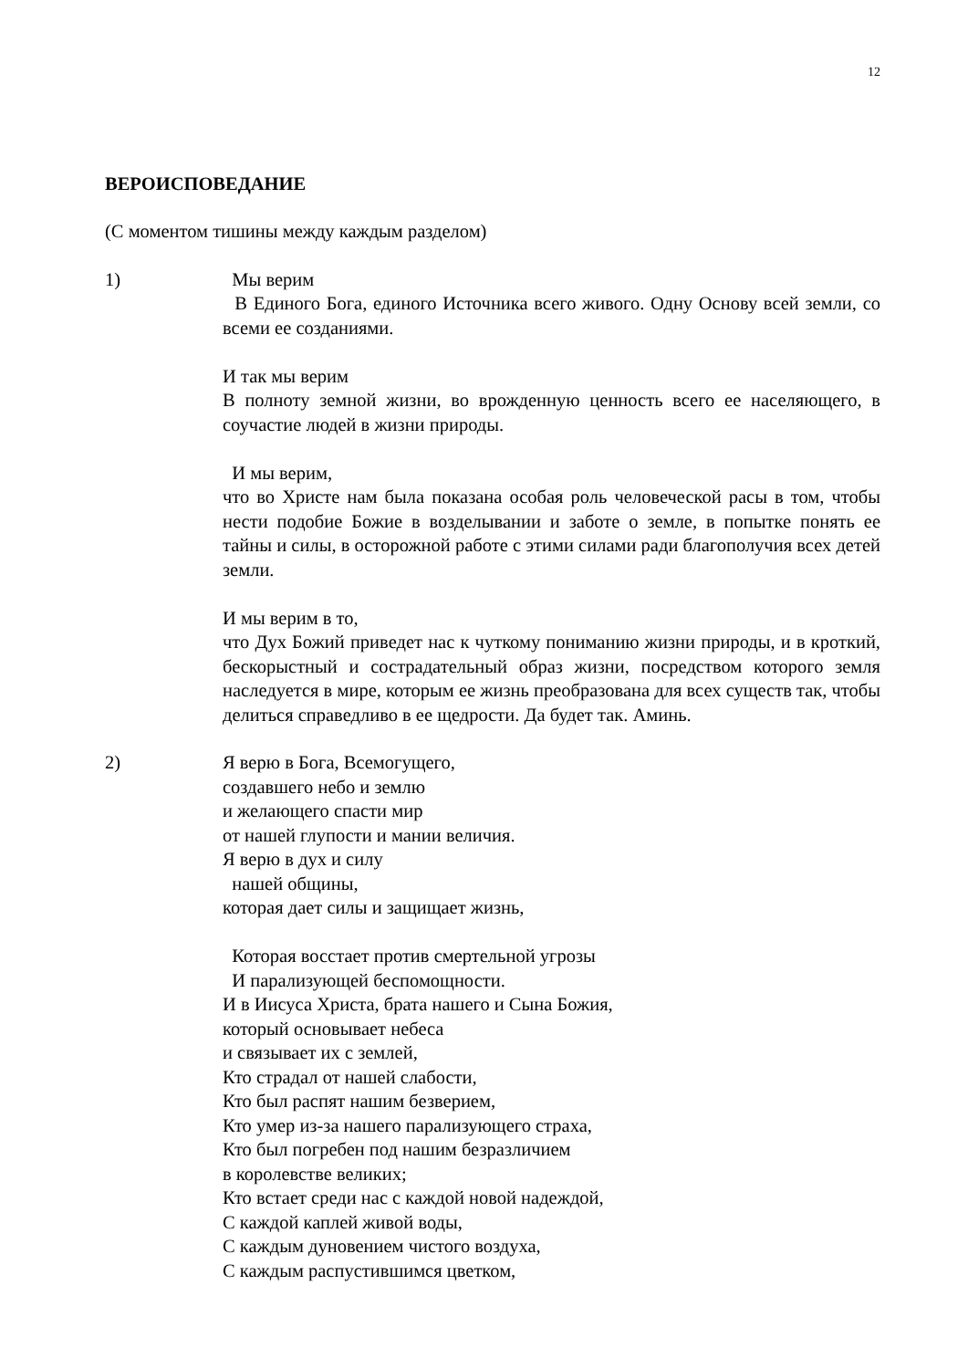12
ВЕРОИСПОВЕДАНИЕ
(С моментом тишины между каждым разделом)
1) Мы верим
В Единого Бога, единого Источника всего живого. Одну Основу всей земли, со всеми ее созданиями.
И так мы верим
В полноту земной жизни, во врожденную ценность всего ее населяющего, в соучастие людей в жизни природы.
И мы верим,
что во Христе нам была показана особая роль человеческой расы в том, чтобы нести подобие Божие в возделывании и заботе о земле, в попытке понять ее тайны и силы, в осторожной работе с этими силами ради благополучия всех детей земли.
И мы верим в то,
что Дух Божий приведет нас к чуткому пониманию жизни природы, и в кроткий, бескорыстный и сострадательный образ жизни, посредством которого земля наследуется в мире, которым ее жизнь преобразована для всех существ так, чтобы делиться справедливо в ее щедрости. Да будет так. Аминь.
2) Я верю в Бога, Всемогущего,
создавшего небо и землю
и желающего спасти мир
от нашей глупости и мании величия.
Я верю в дух и силу
нашей общины,
которая дает силы и защищает жизнь,
Которая восстает против смертельной угрозы
И парализующей беспомощности.
И в Иисуса Христа, брата нашего и Сына Божия,
который основывает небеса
и связывает их с землей,
Кто страдал от нашей слабости,
Кто был распят нашим безверием,
Кто умер из-за нашего парализующего страха,
Кто был погребен под нашим безразличием
в королевстве великих;
Кто встает среди нас с каждой новой надеждой,
С каждой каплей живой воды,
С каждым дуновением чистого воздуха,
С каждым распустившимся цветком,